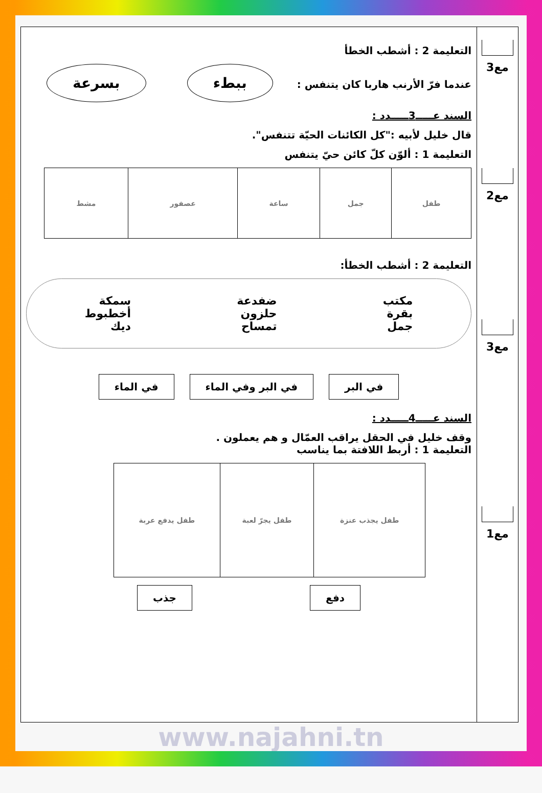مع3
مع2
مع3
مع1
التعليمة 2 : أشطب الخطأ
عندما فرّ الأرنب هاربا كان يتنفس : ببطء بسرعة
السند عـــــ3ـــــدد :
قال خليل لأبيه :"كل الكائنات الحيّة تتنفس".
التعليمة 1 : ألوّن كلّ كائن حيّ يتنفس
| طفل | جمل | ساعة | عصفور | مشط |
التعليمة 2 : أشطب الخطأ:
مكتب
بقرة
جمل
ضفدعة
حلزون
تمساح
سمكة
أخطبوط
ديك
في البر في البر وفي الماء في الماء
السند عـــــ4ـــــدد :
وقف خليل في الحقل يراقب العمّال و هم يعملون .
التعليمة 1 : أربط اللافتة بما يناسب
| طفل يجذب عنزة | طفل يجرّ لعبة | طفل يدفع عربة |
دفع جذب
www.najahni.tn